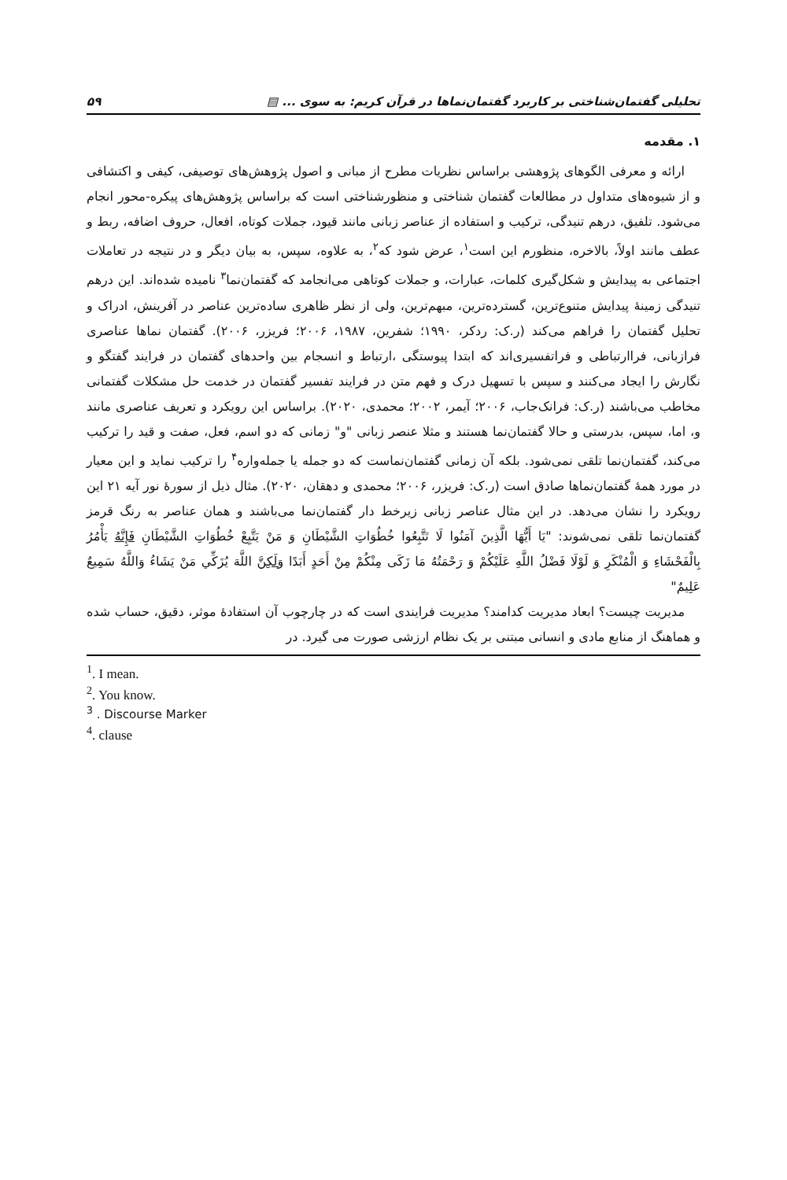تحلیلی گفتمان‌شناختی بر کاربرد گفتمان‌نماها در قرآن کریم: به سوی ... ▤ ۵۹
۱. مقدمه
ارائه و معرفی الگوهای پژوهشی براساس نظریات مطرح از مبانی و اصول پژوهش‌های توصیفی، کیفی و اکتشافی و از شیوه‌های متداول در مطالعات گفتمان شناختی و منظورشناختی است که براساس پژوهش‌های پیکره-محور انجام می‌شود. تلفیق، درهم تنیدگی، ترکیب و استفاده از عناصر زبانی مانند قیود، جملات کوتاه، افعال، حروف اضافه، ربط و عطف مانند اولاً، بالاخره، منظورم این است<sup>۱</sup>، عرض شود که<sup>۲</sup>، به علاوه، سپس، به بیان دیگر و در نتیجه در تعاملات اجتماعی به پیدایش و شکل‌گیری کلمات، عبارات، و جملات کوتاهی می‌انجامد که گفتمان‌نما<sup>۳</sup> نامیده شده‌اند. این درهم تنیدگی زمینهٔ پیدایش متنوع‌ترین، گسترده‌ترین، مبهم‌ترین، ولی از نظر ظاهری ساده‌ترین عناصر در آفرینش، ادراک و تحلیل گفتمان را فراهم می‌کند (ر.ک: ردکر، ۱۹۹۰؛ شفرین، ۱۹۸۷، ۲۰۰۶؛ فریزر، ۲۰۰۶). گفتمان نماها عناصری فرازبانی، فراارتباطی و فراتفسیری‌اند که ابتدا پیوستگی ،ارتباط و انسجام بین واحدهای گفتمان در فرایند گفتگو و نگارش را ایجاد می‌کنند و سپس با تسهیل درک و فهم متن در فرایند تفسیر گفتمان در خدمت حل مشکلات گفتمانی مخاطب می‌باشند (ر.ک: فرانک‌جاب، ۲۰۰۶؛ آیمر، ۲۰۰۲؛ محمدی، ۲۰۲۰). براساس این رویکرد و تعریف عناصری مانند و، اما، سپس، بدرستی و حالا گفتمان‌نما هستند و مثلا عنصر زبانی "و" زمانی که دو اسم، فعل، صفت و قید را ترکیب می‌کند، گفتمان‌نما تلقی نمی‌شود. بلکه آن زمانی گفتمان‌نماست که دو جمله یا جمله‌واره<sup>۴</sup> را ترکیب نماید و این معیار در مورد همهٔ گفتمان‌نماها صادق است (ر.ک: فریزر، ۲۰۰۶؛ محمدی و دهقان، ۲۰۲۰). مثال ذیل از سورهٔ نور آیه ۲۱ این رویکرد را نشان می‌دهد. در این مثال عناصر زبانی زیرخط دار گفتمان‌نما می‌باشند و همان عناصر به رنگ قرمز گفتمان‌نما تلقی نمی‌شوند: "يَا أَيُّهَا الَّذِينَ آمَنُوا لَا تَتَّبِعُوا خُطُوَاتِ الشَّيْطَانِ وَ مَنْ يَتَّبِعْ خُطُوَاتِ الشَّيْطَانِ فَإِنَّهُ يَأْمُرُ بِالْفَحْشَاءِ وَ الْمُنْكَرِ وَ لَوْلَا فَضْلُ اللَّهِ عَلَيْكُمْ وَ رَحْمَتُهُ مَا زَكَى مِنْكُمْ مِنْ أَحَدٍ أَبَدًا وَلَكِنَّ اللَّهَ يُزَكِّي مَنْ يَشَاءُ وَاللَّهُ سَمِيعٌ عَلِيمٌ"
مدیریت چیست؟ ابعاد مدیریت کدامند؟ مدیریت فرایندی است که در چارچوب آن استفادهٔ موثر، دقیق، حساب شده و هماهنگ از منابع مادی و انسانی مبتنی بر یک نظام ارزشی صورت می گیرد. در
<sup>1</sup>. I mean.
<sup>2</sup>. You know.
<sup>3</sup> . Discourse Marker
<sup>4</sup>. clause